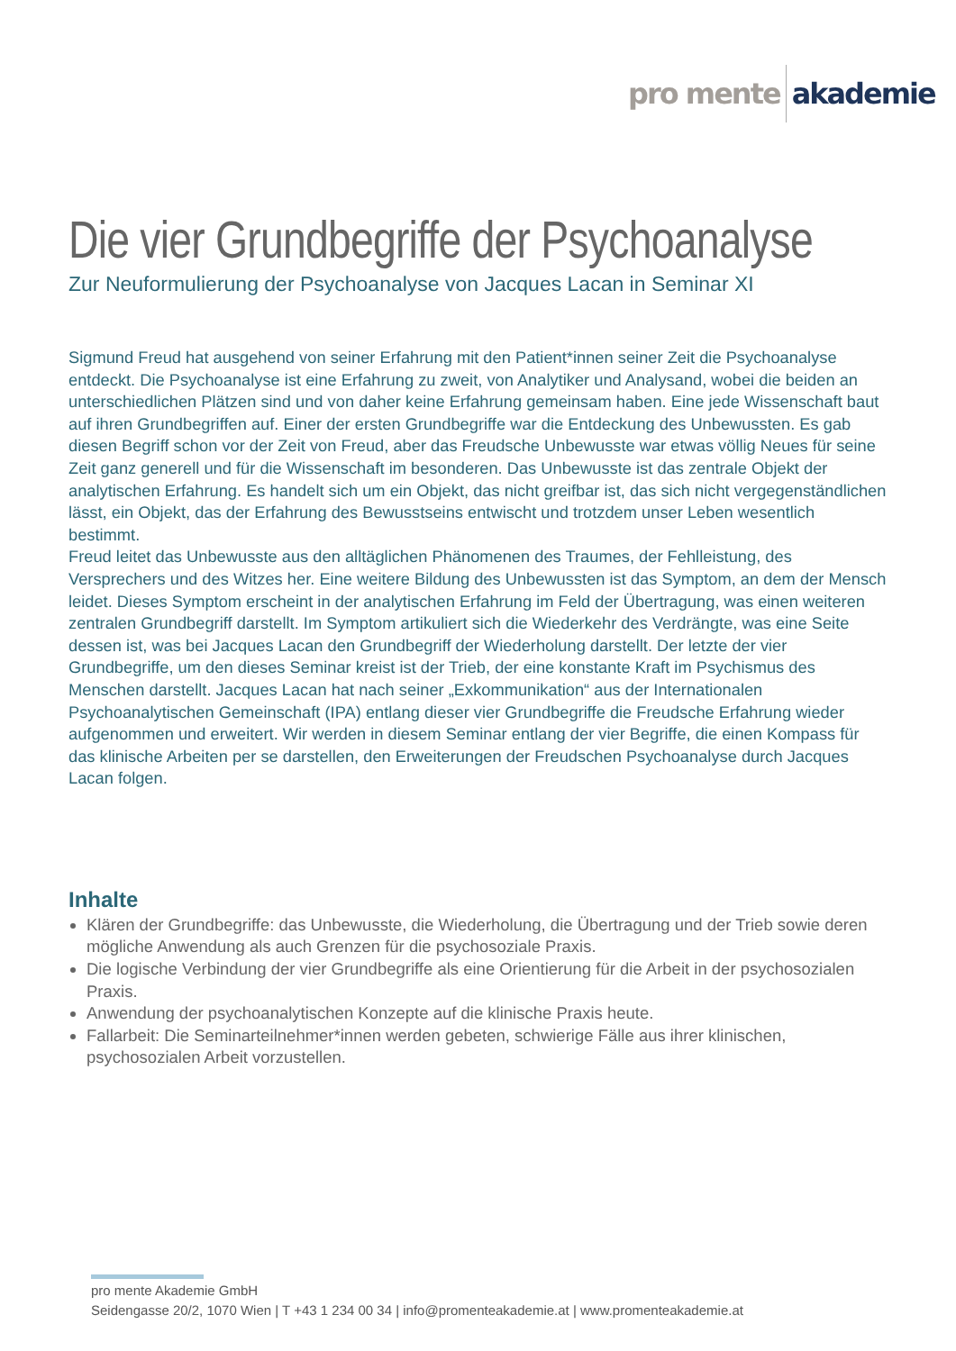pro mente akademie
Die vier Grundbegriffe der Psychoanalyse
Zur Neuformulierung der Psychoanalyse von Jacques Lacan in Seminar XI
Sigmund Freud hat ausgehend von seiner Erfahrung mit den Patient*innen seiner Zeit die Psychoanalyse entdeckt. Die Psychoanalyse ist eine Erfahrung zu zweit, von Analytiker und Analysand, wobei die beiden an unterschiedlichen Plätzen sind und von daher keine Erfahrung gemeinsam haben. Eine jede Wissenschaft baut auf ihren Grundbegriffen auf. Einer der ersten Grundbegriffe war die Entdeckung des Unbewussten. Es gab diesen Begriff schon vor der Zeit von Freud, aber das Freudsche Unbewusste war etwas völlig Neues für seine Zeit ganz generell und für die Wissenschaft im besonderen. Das Unbewusste ist das zentrale Objekt der analytischen Erfahrung. Es handelt sich um ein Objekt, das nicht greifbar ist, das sich nicht vergegenständlichen lässt, ein Objekt, das der Erfahrung des Bewusstseins entwischt und trotzdem unser Leben wesentlich bestimmt.
Freud leitet das Unbewusste aus den alltäglichen Phänomenen des Traumes, der Fehlleistung, des Versprechers und des Witzes her. Eine weitere Bildung des Unbewussten ist das Symptom, an dem der Mensch leidet. Dieses Symptom erscheint in der analytischen Erfahrung im Feld der Übertragung, was einen weiteren zentralen Grundbegriff darstellt. Im Symptom artikuliert sich die Wiederkehr des Verdrängte, was eine Seite dessen ist, was bei Jacques Lacan den Grundbegriff der Wiederholung darstellt. Der letzte der vier Grundbegriffe, um den dieses Seminar kreist ist der Trieb, der eine konstante Kraft im Psychismus des Menschen darstellt. Jacques Lacan hat nach seiner „Exkommunikation“ aus der Internationalen Psychoanalytischen Gemeinschaft (IPA) entlang dieser vier Grundbegriffe die Freudsche Erfahrung wieder aufgenommen und erweitert. Wir werden in diesem Seminar entlang der vier Begriffe, die einen Kompass für das klinische Arbeiten per se darstellen, den Erweiterungen der Freudschen Psychoanalyse durch Jacques Lacan folgen.
Inhalte
Klären der Grundbegriffe: das Unbewusste, die Wiederholung, die Übertragung und der Trieb sowie deren mögliche Anwendung als auch Grenzen für die psychosoziale Praxis.
Die logische Verbindung der vier Grundbegriffe als eine Orientierung für die Arbeit in der psychosozialen Praxis.
Anwendung der psychoanalytischen Konzepte auf die klinische Praxis heute.
Fallarbeit: Die Seminarteilnehmer*innen werden gebeten, schwierige Fälle aus ihrer klinischen, psychosozialen Arbeit vorzustellen.
pro mente Akademie GmbH
Seidengasse 20/2, 1070 Wien | T +43 1 234 00 34 | info@promenteakademie.at | www.promenteakademie.at